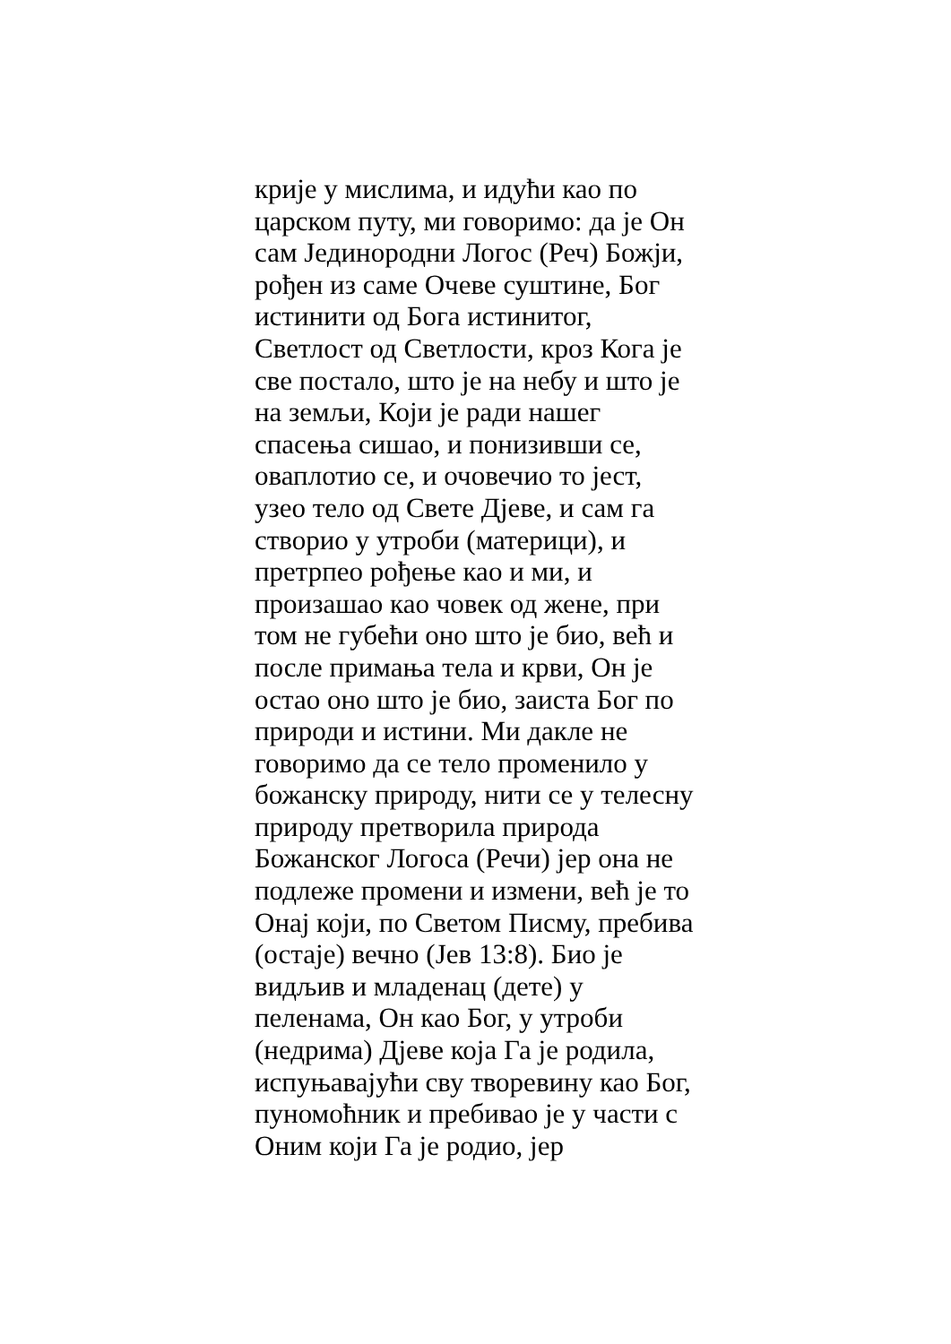крије у мислима, и идући као по
царском путу, ми говоримо: да је Он
сам Јединородни Логос (Реч) Божји,
рођен из саме Очеве суштине, Бог
истинити од Бога истинитог,
Светлост од Светлости, кроз Кога је
све постало, што је на небу и што је
на земљи, Који је ради нашег
спасења сишао, и понизивши се,
оваплотио се, и очовечио то јест,
узео тело од Свете Дјеве, и сам га
створио у утроби (материци), и
претрпео рођење као и ми, и
произашао као човек од жене, при
том не губећи оно што је био, већ и
после примања тела и крви, Он је
остао оно што је био, заиста Бог по
природи и истини. Ми дакле не
говоримо да се тело променило у
божанску природу, нити се у телесну
природу претворила природа
Божанског Логоса (Речи) јер она не
подлеже промени и измени, већ је то
Онај који, по Светом Писму, пребива
(остаје) вечно (Јев 13:8). Био је
видљив и младенац (дете) у
пеленама, Он као Бог, у утроби
(недрима) Дјеве која Га је родила,
испуњавајући сву творевину као Бог,
пуномоћник и пребивао је у части с
Оним који Га је родио, јер